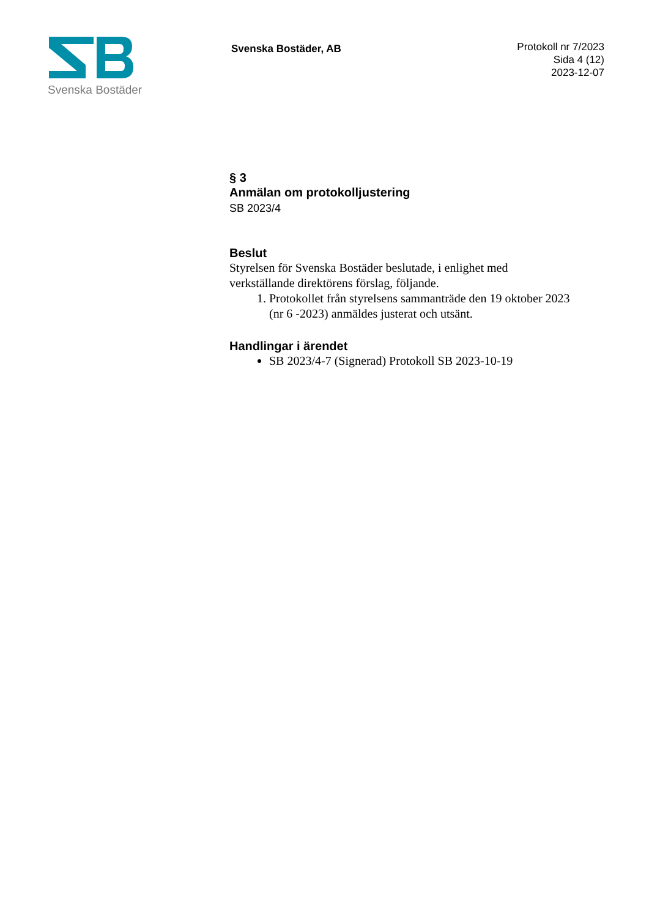Svenska Bostäder
Svenska Bostäder, AB
Protokoll nr 7/2023
Sida 4 (12)
2023-12-07
§ 3
Anmälan om protokolljustering
SB 2023/4
Beslut
Styrelsen för Svenska Bostäder beslutade, i enlighet med verkställande direktörens förslag, följande.
1. Protokollet från styrelsens sammanträde den 19 oktober 2023 (nr 6 -2023) anmäldes justerat och utsänt.
Handlingar i ärendet
SB 2023/4-7 (Signerad) Protokoll SB 2023-10-19